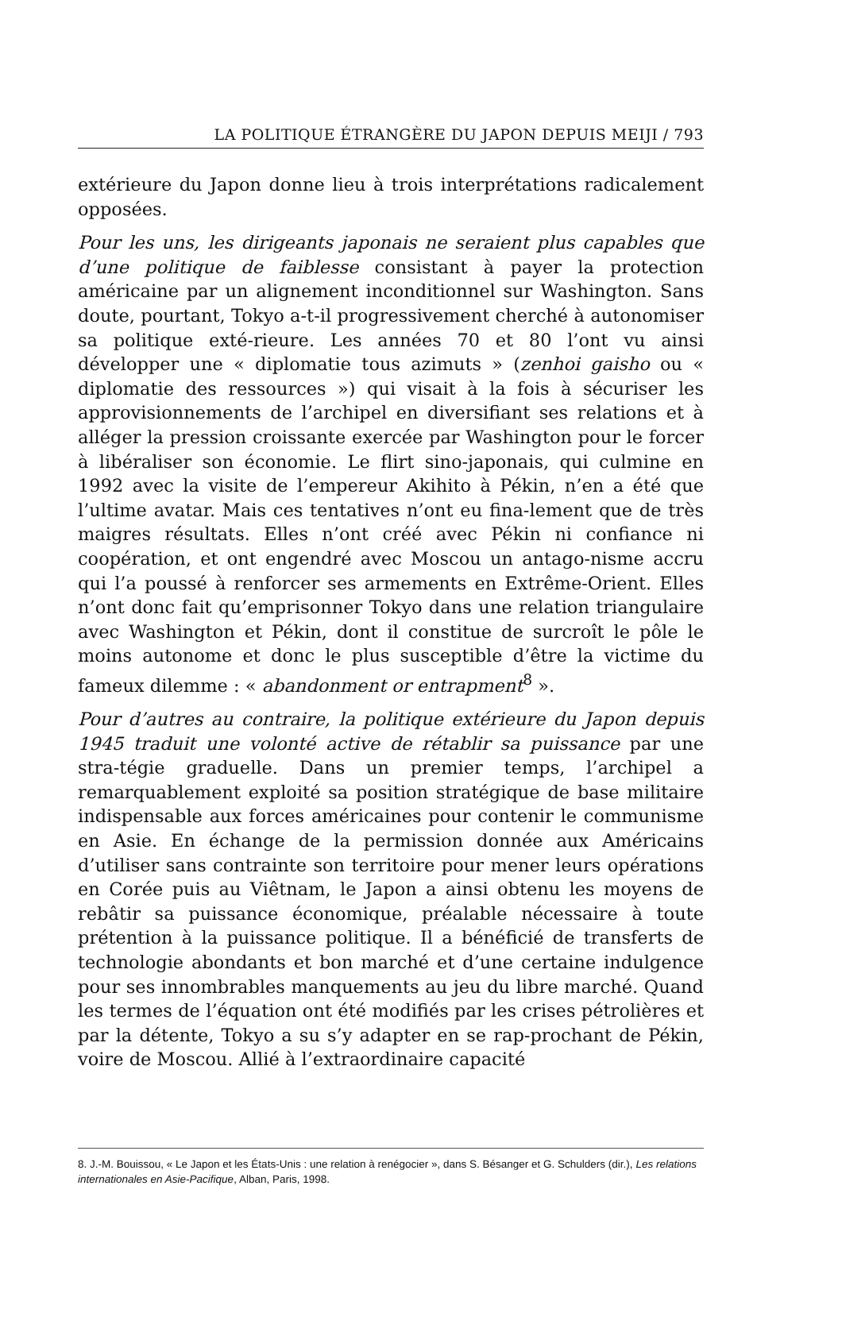LA POLITIQUE ÉTRANGÈRE DU JAPON DEPUIS MEIJI / 793
extérieure du Japon donne lieu à trois interprétations radicalement opposées.
Pour les uns, les dirigeants japonais ne seraient plus capables que d’une politique de faiblesse consistant à payer la protection américaine par un alignement inconditionnel sur Washington. Sans doute, pourtant, Tokyo a-t-il progressivement cherché à autonomiser sa politique exté-rieure. Les années 70 et 80 l’ont vu ainsi développer une « diplomatie tous azimuts » (zenhoi gaisho ou « diplomatie des ressources ») qui visait à la fois à sécuriser les approvisionnements de l’archipel en diversifiant ses relations et à alléger la pression croissante exercée par Washington pour le forcer à libéraliser son économie. Le flirt sino-japonais, qui culmine en 1992 avec la visite de l’empereur Akihito à Pékin, n’en a été que l’ultime avatar. Mais ces tentatives n’ont eu fina-lement que de très maigres résultats. Elles n’ont créé avec Pékin ni confiance ni coopération, et ont engendré avec Moscou un antago-nisme accru qui l’a poussé à renforcer ses armements en Extrême-Orient. Elles n’ont donc fait qu’emprisonner Tokyo dans une relation triangulaire avec Washington et Pékin, dont il constitue de surcroît le pôle le moins autonome et donc le plus susceptible d’être la victime du fameux dilemme : « abandonment or entrapment<sup>8</sup> ».
Pour d’autres au contraire, la politique extérieure du Japon depuis 1945 traduit une volonté active de rétablir sa puissance par une stra-tégie graduelle. Dans un premier temps, l’archipel a remarquablement exploité sa position stratégique de base militaire indispensable aux forces américaines pour contenir le communisme en Asie. En échange de la permission donnée aux Américains d’utiliser sans contrainte son territoire pour mener leurs opérations en Corée puis au Viêtnam, le Japon a ainsi obtenu les moyens de rebâtir sa puissance économique, préalable nécessaire à toute prétention à la puissance politique. Il a bénéficié de transferts de technologie abondants et bon marché et d’une certaine indulgence pour ses innombrables manquements au jeu du libre marché. Quand les termes de l’équation ont été modifiés par les crises pétrolières et par la détente, Tokyo a su s’y adapter en se rap-prochant de Pékin, voire de Moscou. Allié à l’extraordinaire capacité
8. J.-M. Bouissou, « Le Japon et les États-Unis : une relation à renégocier », dans S. Bésanger et G. Schulders (dir.), Les relations internationales en Asie-Pacifique, Alban, Paris, 1998.